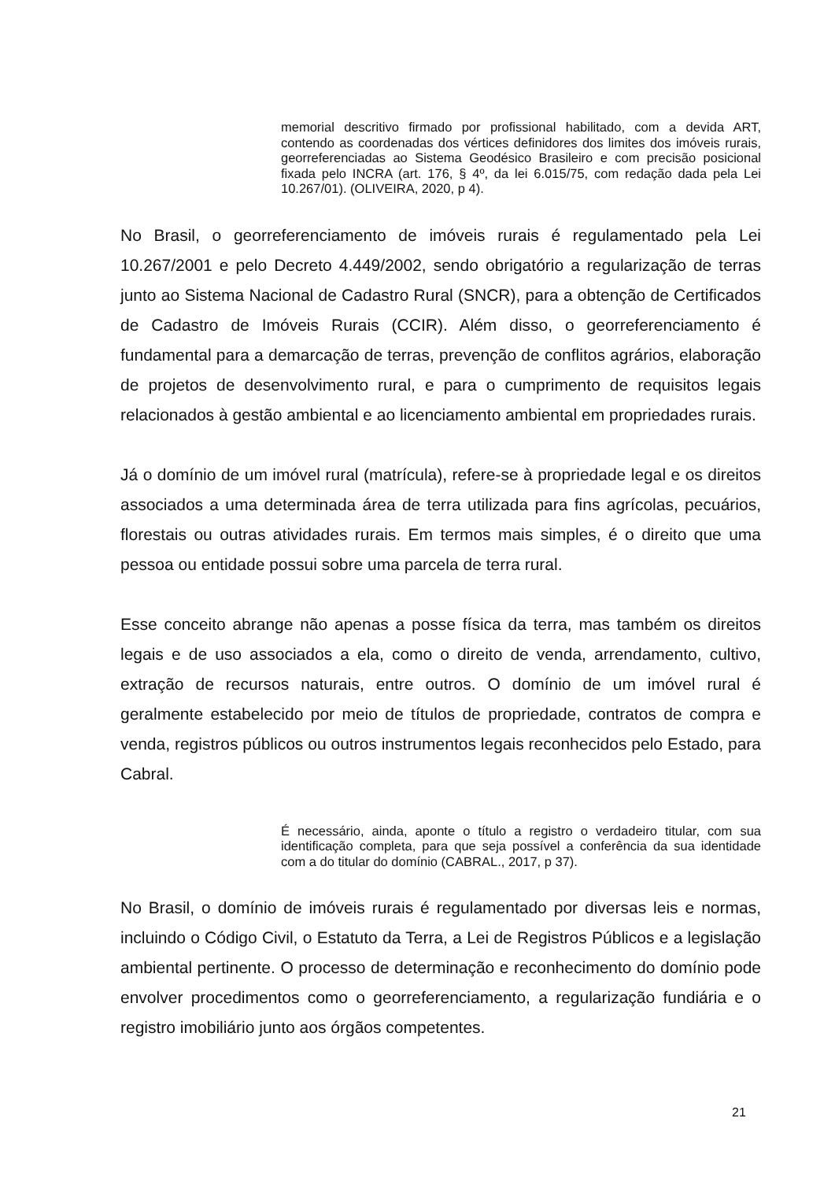memorial descritivo firmado por profissional habilitado, com a devida ART, contendo as coordenadas dos vértices definidores dos limites dos imóveis rurais, georreferenciadas ao Sistema Geodésico Brasileiro e com precisão posicional fixada pelo INCRA (art. 176, § 4º, da lei 6.015/75, com redação dada pela Lei 10.267/01). (OLIVEIRA, 2020, p 4).
No Brasil, o georreferenciamento de imóveis rurais é regulamentado pela Lei 10.267/2001 e pelo Decreto 4.449/2002, sendo obrigatório a regularização de terras junto ao Sistema Nacional de Cadastro Rural (SNCR), para a obtenção de Certificados de Cadastro de Imóveis Rurais (CCIR). Além disso, o georreferenciamento é fundamental para a demarcação de terras, prevenção de conflitos agrários, elaboração de projetos de desenvolvimento rural, e para o cumprimento de requisitos legais relacionados à gestão ambiental e ao licenciamento ambiental em propriedades rurais.
Já o domínio de um imóvel rural (matrícula), refere-se à propriedade legal e os direitos associados a uma determinada área de terra utilizada para fins agrícolas, pecuários, florestais ou outras atividades rurais. Em termos mais simples, é o direito que uma pessoa ou entidade possui sobre uma parcela de terra rural.
Esse conceito abrange não apenas a posse física da terra, mas também os direitos legais e de uso associados a ela, como o direito de venda, arrendamento, cultivo, extração de recursos naturais, entre outros. O domínio de um imóvel rural é geralmente estabelecido por meio de títulos de propriedade, contratos de compra e venda, registros públicos ou outros instrumentos legais reconhecidos pelo Estado, para Cabral.
É necessário, ainda, aponte o título a registro o verdadeiro titular, com sua identificação completa, para que seja possível a conferência da sua identidade com a do titular do domínio (CABRAL., 2017, p 37).
No Brasil, o domínio de imóveis rurais é regulamentado por diversas leis e normas, incluindo o Código Civil, o Estatuto da Terra, a Lei de Registros Públicos e a legislação ambiental pertinente. O processo de determinação e reconhecimento do domínio pode envolver procedimentos como o georreferenciamento, a regularização fundiária e o registro imobiliário junto aos órgãos competentes.
21